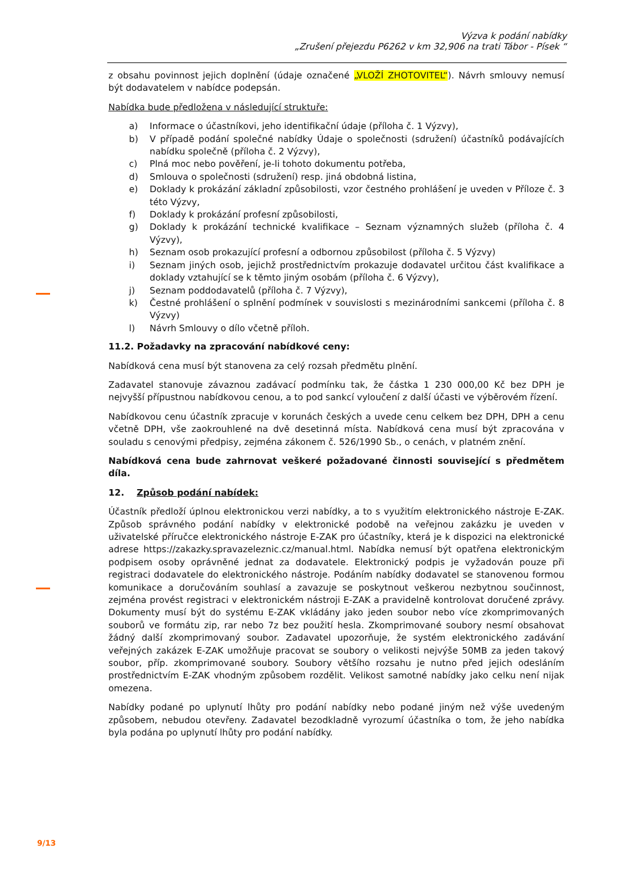Výzva k podání nabídky
„Zrušení přejezdu P6262 v km 32,906 na trati Tábor - Písek “
z obsahu povinnost jejich doplnění (údaje označené „VLOŽÍ ZHOTOVITEL“). Návrh smlouvy nemusí být dodavatelem v nabídce podepsán.
Nabídka bude předložena v následující struktuře:
a) Informace o účastníkovi, jeho identifikační údaje (příloha č. 1 Výzvy),
b) V případě podání společné nabídky Údaje o společnosti (sdružení) účastníků podávajících nabídku společně (příloha č. 2 Výzvy),
c) Plná moc nebo pověření, je-li tohoto dokumentu potřeba,
d) Smlouva o společnosti (sdružení) resp. jiná obdobná listina,
e) Doklady k prokázání základní způsobilosti, vzor čestného prohlášení je uveden v Příloze č. 3 této Výzvy,
f) Doklady k prokázání profesní způsobilosti,
g) Doklady k prokázání technické kvalifikace – Seznam významných služeb (příloha č. 4 Výzvy),
h) Seznam osob prokazující profesní a odbornou způsobilost (příloha č. 5 Výzvy)
i) Seznam jiných osob, jejichž prostřednictvím prokazuje dodavatel určitou část kvalifikace a doklady vztahující se k těmto jiným osobám (příloha č. 6 Výzvy),
j) Seznam poddodavatelů (příloha č. 7 Výzvy),
k) Čestné prohlášení o splnění podmínek v souvislosti s mezinárodními sankcemi (příloha č. 8 Výzvy)
l) Návrh Smlouvy o dílo včetně příloh.
11.2. Požadavky na zpracování nabídkové ceny:
Nabídková cena musí být stanovena za celý rozsah předmětu plnění.
Zadavatel stanovuje závaznou zadávací podmínku tak, že částka 1 230 000,00 Kč bez DPH je nejvyšší přípustnou nabídkovou cenou, a to pod sankcí vyloučení z další účasti ve výběrovém řízení.
Nabídkovou cenu účastník zpracuje v korunách českých a uvede cenu celkem bez DPH, DPH a cenu včetně DPH, vše zaokrouhlené na dvě desetinná místa. Nabídková cena musí být zpracována v souladu s cenovými předpisy, zejména zákonem č. 526/1990 Sb., o cenách, v platném znění.
Nabídková cena bude zahrnovat veškeré požadované činnosti související s předmětem díla.
12. Způsob podání nabídek:
Účastník předloží úplnou elektronickou verzi nabídky, a to s využitím elektronického nástroje E-ZAK. Způsob správného podání nabídky v elektronické podobě na veřejnou zakázku je uveden v uživatelské příručce elektronického nástroje E-ZAK pro účastníky, která je k dispozici na elektronické adrese https://zakazky.spravazeleznic.cz/manual.html. Nabídka nemusí být opatřena elektronickým podpisem osoby oprávněné jednat za dodavatele. Elektronický podpis je vyžadován pouze při registraci dodavatele do elektronického nástroje. Podáním nabídky dodavatel se stanovenou formou komunikace a doručováním souhlasí a zavazuje se poskytnout veškerou nezbytnou součinnost, zejména provést registraci v elektronickém nástroji E-ZAK a pravidelně kontrolovat doručené zprávy. Dokumenty musí být do systému E-ZAK vkládány jako jeden soubor nebo více zkomprimovaných souborů ve formátu zip, rar nebo 7z bez použití hesla. Zkomprimované soubory nesmí obsahovat žádný další zkomprimovaný soubor. Zadavatel upozorňuje, že systém elektronického zadávání veřejných zakázek E-ZAK umožňuje pracovat se soubory o velikosti nejvýše 50MB za jeden takový soubor, příp. zkomprimované soubory. Soubory většího rozsahu je nutno před jejich odesláním prostřednictvím E-ZAK vhodným způsobem rozdělit. Velikost samotné nabídky jako celku není nijak omezena.
Nabídky podané po uplynutí lhůty pro podání nabídky nebo podané jiným než výše uvedeným způsobem, nebudou otevřeny. Zadavatel bezodkladně vyrozumí účastníka o tom, že jeho nabídka byla podána po uplynutí lhůty pro podání nabídky.
9/13